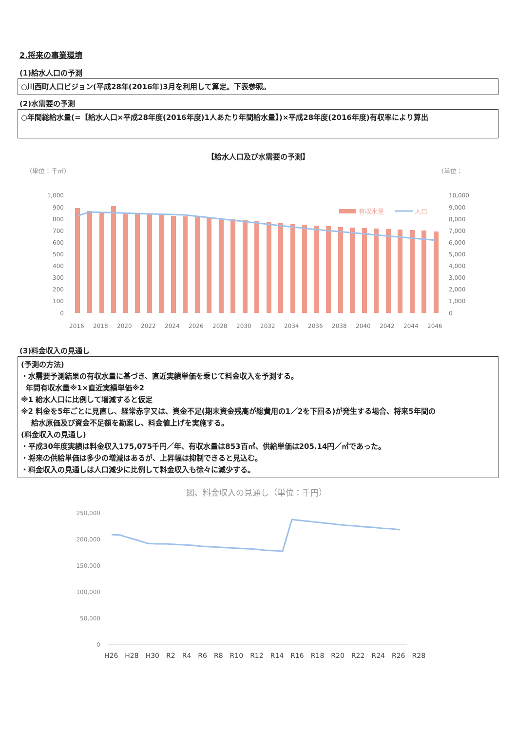2.将来の事業環境
(1)給水人口の予測
○川西町人口ビジョン(平成28年(2016年)3月を利用して算定。下表参照。
(2)水需要の予測
○年間総給水量(=【給水人口×平成28年度(2016年度)1人あたり年間給水量】)×平成28年度(2016年度)有収率により算出
【給水人口及び水需要の予測】
(単位：千㎥)
(単位：
1,000
900
800
700
600
500
400
300
200
100
0
10,000
9,000
8,000
7,000
6,000
5,000
4,000
3,000
2,000
1,000
0
有収水量
人口
2016
2018
2020
2022
2024
2026
2028
2030
2032
2034
2036
2038
2040
2042
2044
2046
(3)料金収入の見通し
(予測の方法)
・水需要予測結果の有収水量に基づき、直近実績単価を乗じて料金収入を予測する。
年間有収水量※1×直近実績単価※2
※1 給水人口に比例して増減すると仮定
※2 料金を5年ごとに見直し、経常赤字又は、資金不足(期末資金残高が総費用の1／2を下回る)が発生する場合、将来5年間の
給水原価及び資金不足額を勘案し、料金値上げを実施する。
(料金収入の見通し)
・平成30年度実績は料金収入175,075千円／年、有収水量は853百㎥、供給単価は205.14円／㎥であった。
・将来の供給単価は多少の増減はあるが、上昇幅は抑制できると見込む。
・料金収入の見通しは人口減少に比例して料金収入も徐々に減少する。
図、料金収入の見通し（単位：千円）
250,000
200,000
150,000
100,000
50,000
0
H26 H28 H30 R2 R4 R6 R8 R10 R12 R14 R16 R18 R20 R22 R24 R26 R28